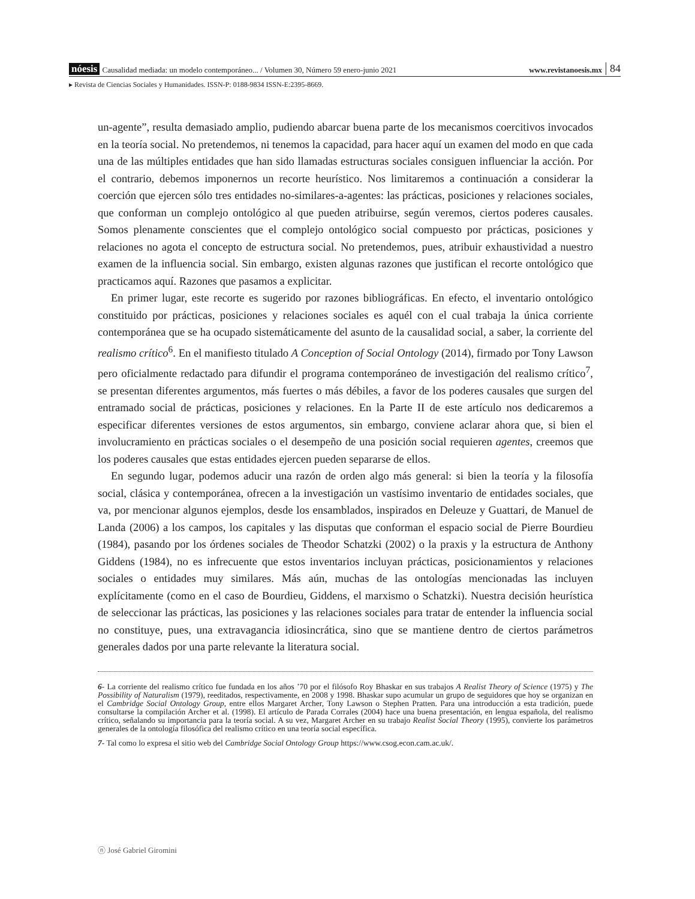nóesis Causalidad mediada: un modelo contemporáneo... / Volumen 30, Número 59 enero-junio 2021 www.revistanoesis.mx 84
▸ Revista de Ciencias Sociales y Humanidades. ISSN-P: 0188-9834 ISSN-E:2395-8669.
un-agente”, resulta demasiado amplio, pudiendo abarcar buena parte de los mecanismos coercitivos invocados en la teoría social. No pretendemos, ni tenemos la capacidad, para hacer aquí un examen del modo en que cada una de las múltiples entidades que han sido llamadas estructuras sociales consiguen influenciar la acción. Por el contrario, debemos imponernos un recorte heurístico. Nos limitaremos a continuación a considerar la coerción que ejercen sólo tres entidades no-similares-a-agentes: las prácticas, posiciones y relaciones sociales, que conforman un complejo ontológico al que pueden atribuirse, según veremos, ciertos poderes causales. Somos plenamente conscientes que el complejo ontológico social compuesto por prácticas, posiciones y relaciones no agota el concepto de estructura social. No pretendemos, pues, atribuir exhaustividad a nuestro examen de la influencia social. Sin embargo, existen algunas razones que justifican el recorte ontológico que practicamos aquí. Razones que pasamos a explicitar.
En primer lugar, este recorte es sugerido por razones bibliográficas. En efecto, el inventario ontológico constituido por prácticas, posiciones y relaciones sociales es aquél con el cual trabaja la única corriente contemporánea que se ha ocupado sistemáticamente del asunto de la causalidad social, a saber, la corriente del realismo crítico<sup>6</sup>. En el manifiesto titulado A Conception of Social Ontology (2014), firmado por Tony Lawson pero oficialmente redactado para difundir el programa contemporáneo de investigación del realismo crítico<sup>7</sup>, se presentan diferentes argumentos, más fuertes o más débiles, a favor de los poderes causales que surgen del entramado social de prácticas, posiciones y relaciones. En la Parte II de este artículo nos dedicaremos a especificar diferentes versiones de estos argumentos, sin embargo, conviene aclarar ahora que, si bien el involucramiento en prácticas sociales o el desempeño de una posición social requieren agentes, creemos que los poderes causales que estas entidades ejercen pueden separarse de ellos.
En segundo lugar, podemos aducir una razón de orden algo más general: si bien la teoría y la filosofía social, clásica y contemporánea, ofrecen a la investigación un vastísimo inventario de entidades sociales, que va, por mencionar algunos ejemplos, desde los ensamblados, inspirados en Deleuze y Guattari, de Manuel de Landa (2006) a los campos, los capitales y las disputas que conforman el espacio social de Pierre Bourdieu (1984), pasando por los órdenes sociales de Theodor Schatzki (2002) o la praxis y la estructura de Anthony Giddens (1984), no es infrecuente que estos inventarios incluyan prácticas, posicionamientos y relaciones sociales o entidades muy similares. Más aún, muchas de las ontologías mencionadas las incluyen explícitamente (como en el caso de Bourdieu, Giddens, el marxismo o Schatzki). Nuestra decisión heurística de seleccionar las prácticas, las posiciones y las relaciones sociales para tratar de entender la influencia social no constituye, pues, una extravagancia idiosincrática, sino que se mantiene dentro de ciertos parámetros generales dados por una parte relevante la literatura social.
6- La corriente del realismo crítico fue fundada en los años ’70 por el filósofo Roy Bhaskar en sus trabajos A Realist Theory of Science (1975) y The Possibility of Naturalism (1979), reeditados, respectivamente, en 2008 y 1998. Bhaskar supo acumular un grupo de seguidores que hoy se organizan en el Cambridge Social Ontology Group, entre ellos Margaret Archer, Tony Lawson o Stephen Pratten. Para una introducción a esta tradición, puede consultarse la compilación Archer et al. (1998). El artículo de Parada Corrales (2004) hace una buena presentación, en lengua española, del realismo crítico, señalando su importancia para la teoría social. A su vez, Margaret Archer en su trabajo Realist Social Theory (1995), convierte los parámetros generales de la ontología filosófica del realismo crítico en una teoría social específica.
7- Tal como lo expresa el sitio web del Cambridge Social Ontology Group https://www.csog.econ.cam.ac.uk/.
ⓝ José Gabriel Giromini